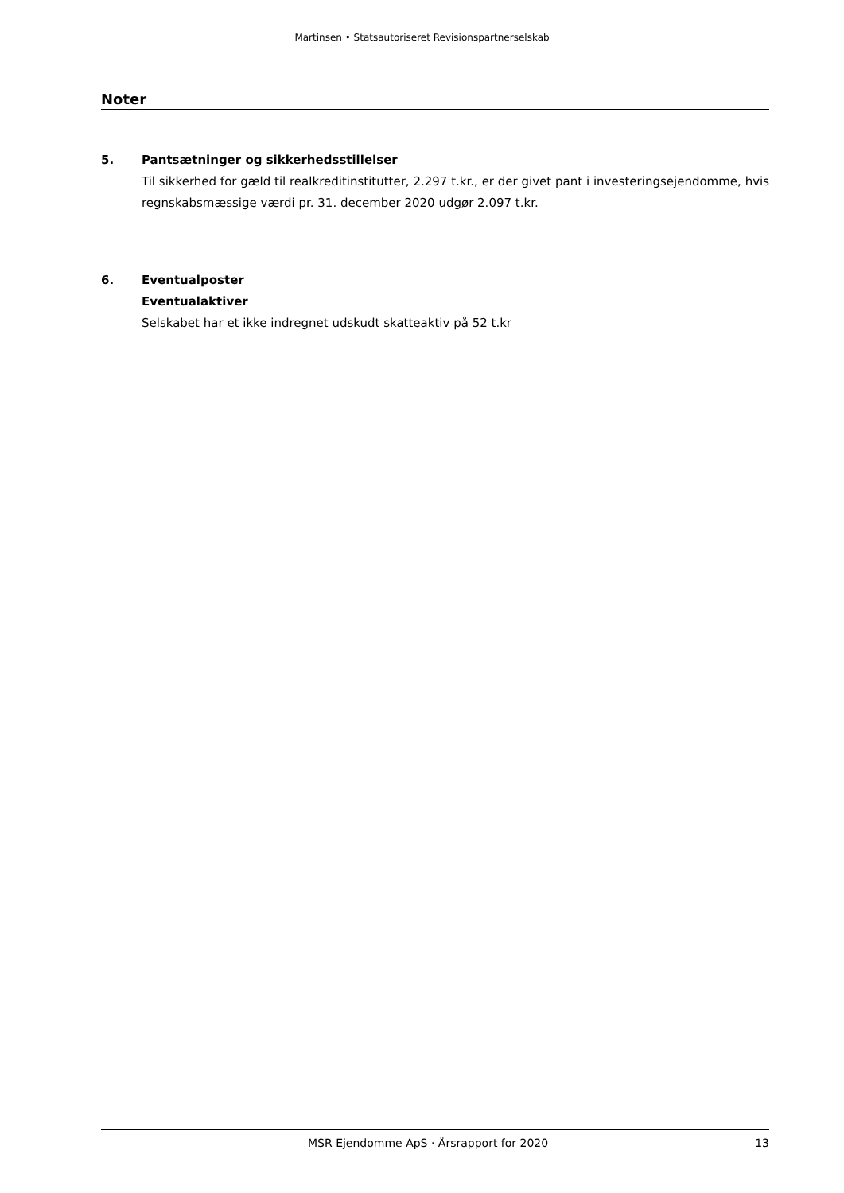Martinsen • Statsautoriseret Revisionspartnerselskab
Noter
5. Pantsætninger og sikkerhedsstillelser
Til sikkerhed for gæld til realkreditinstitutter, 2.297 t.kr., er der givet pant i investeringsejendomme, hvis regnskabsmæssige værdi pr. 31. december 2020 udgør 2.097 t.kr.
6. Eventualposter
Eventualaktiver
Selskabet har et ikke indregnet udskudt skatteaktiv på 52 t.kr
MSR Ejendomme ApS · Årsrapport for 2020 13